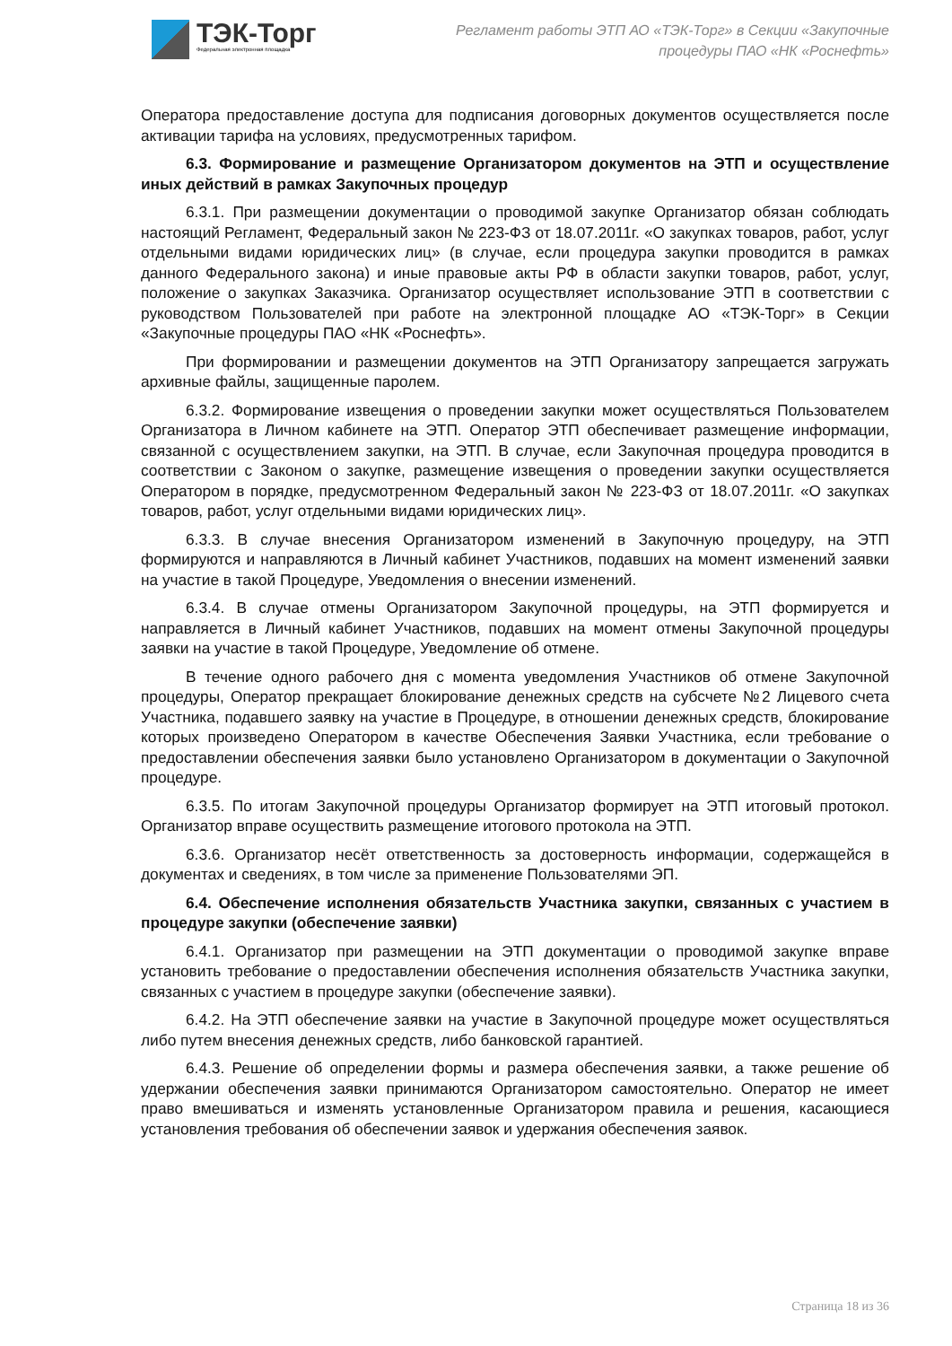ТЭК-Торг
Федеральная электронная площадка
Регламент работы ЭТП АО «ТЭК-Торг» в Секции «Закупочные процедуры ПАО «НК «Роснефть»
Оператора предоставление доступа для подписания договорных документов осуществляется после активации тарифа на условиях, предусмотренных тарифом.
6.3. Формирование и размещение Организатором документов на ЭТП и осуществление иных действий в рамках Закупочных процедур
6.3.1. При размещении документации о проводимой закупке Организатор обязан соблюдать настоящий Регламент, Федеральный закон № 223-ФЗ от 18.07.2011г. «О закупках товаров, работ, услуг отдельными видами юридических лиц» (в случае, если процедура закупки проводится в рамках данного Федерального закона) и иные правовые акты РФ в области закупки товаров, работ, услуг, положение о закупках Заказчика. Организатор осуществляет использование ЭТП в соответствии с руководством Пользователей при работе на электронной площадке АО «ТЭК-Торг» в Секции «Закупочные процедуры ПАО «НК «Роснефть».
При формировании и размещении документов на ЭТП Организатору запрещается загружать архивные файлы, защищенные паролем.
6.3.2. Формирование извещения о проведении закупки может осуществляться Пользователем Организатора в Личном кабинете на ЭТП. Оператор ЭТП обеспечивает размещение информации, связанной с осуществлением закупки, на ЭТП. В случае, если Закупочная процедура проводится в соответствии с Законом о закупке, размещение извещения о проведении закупки осуществляется Оператором в порядке, предусмотренном Федеральный закон № 223-ФЗ от 18.07.2011г. «О закупках товаров, работ, услуг отдельными видами юридических лиц».
6.3.3. В случае внесения Организатором изменений в Закупочную процедуру, на ЭТП формируются и направляются в Личный кабинет Участников, подавших на момент изменений заявки на участие в такой Процедуре, Уведомления о внесении изменений.
6.3.4. В случае отмены Организатором Закупочной процедуры, на ЭТП формируется и направляется в Личный кабинет Участников, подавших на момент отмены Закупочной процедуры заявки на участие в такой Процедуре, Уведомление об отмене.
В течение одного рабочего дня с момента уведомления Участников об отмене Закупочной процедуры, Оператор прекращает блокирование денежных средств на субсчете №2 Лицевого счета Участника, подавшего заявку на участие в Процедуре, в отношении денежных средств, блокирование которых произведено Оператором в качестве Обеспечения Заявки Участника, если требование о предоставлении обеспечения заявки было установлено Организатором в документации о Закупочной процедуре.
6.3.5. По итогам Закупочной процедуры Организатор формирует на ЭТП итоговый протокол. Организатор вправе осуществить размещение итогового протокола на ЭТП.
6.3.6. Организатор несёт ответственность за достоверность информации, содержащейся в документах и сведениях, в том числе за применение Пользователями ЭП.
6.4. Обеспечение исполнения обязательств Участника закупки, связанных с участием в процедуре закупки (обеспечение заявки)
6.4.1. Организатор при размещении на ЭТП документации о проводимой закупке вправе установить требование о предоставлении обеспечения исполнения обязательств Участника закупки, связанных с участием в процедуре закупки (обеспечение заявки).
6.4.2. На ЭТП обеспечение заявки на участие в Закупочной процедуре может осуществляться либо путем внесения денежных средств, либо банковской гарантией.
6.4.3. Решение об определении формы и размера обеспечения заявки, а также решение об удержании обеспечения заявки принимаются Организатором самостоятельно. Оператор не имеет право вмешиваться и изменять установленные Организатором правила и решения, касающиеся установления требования об обеспечении заявок и удержания обеспечения заявок.
Страница 18 из 36